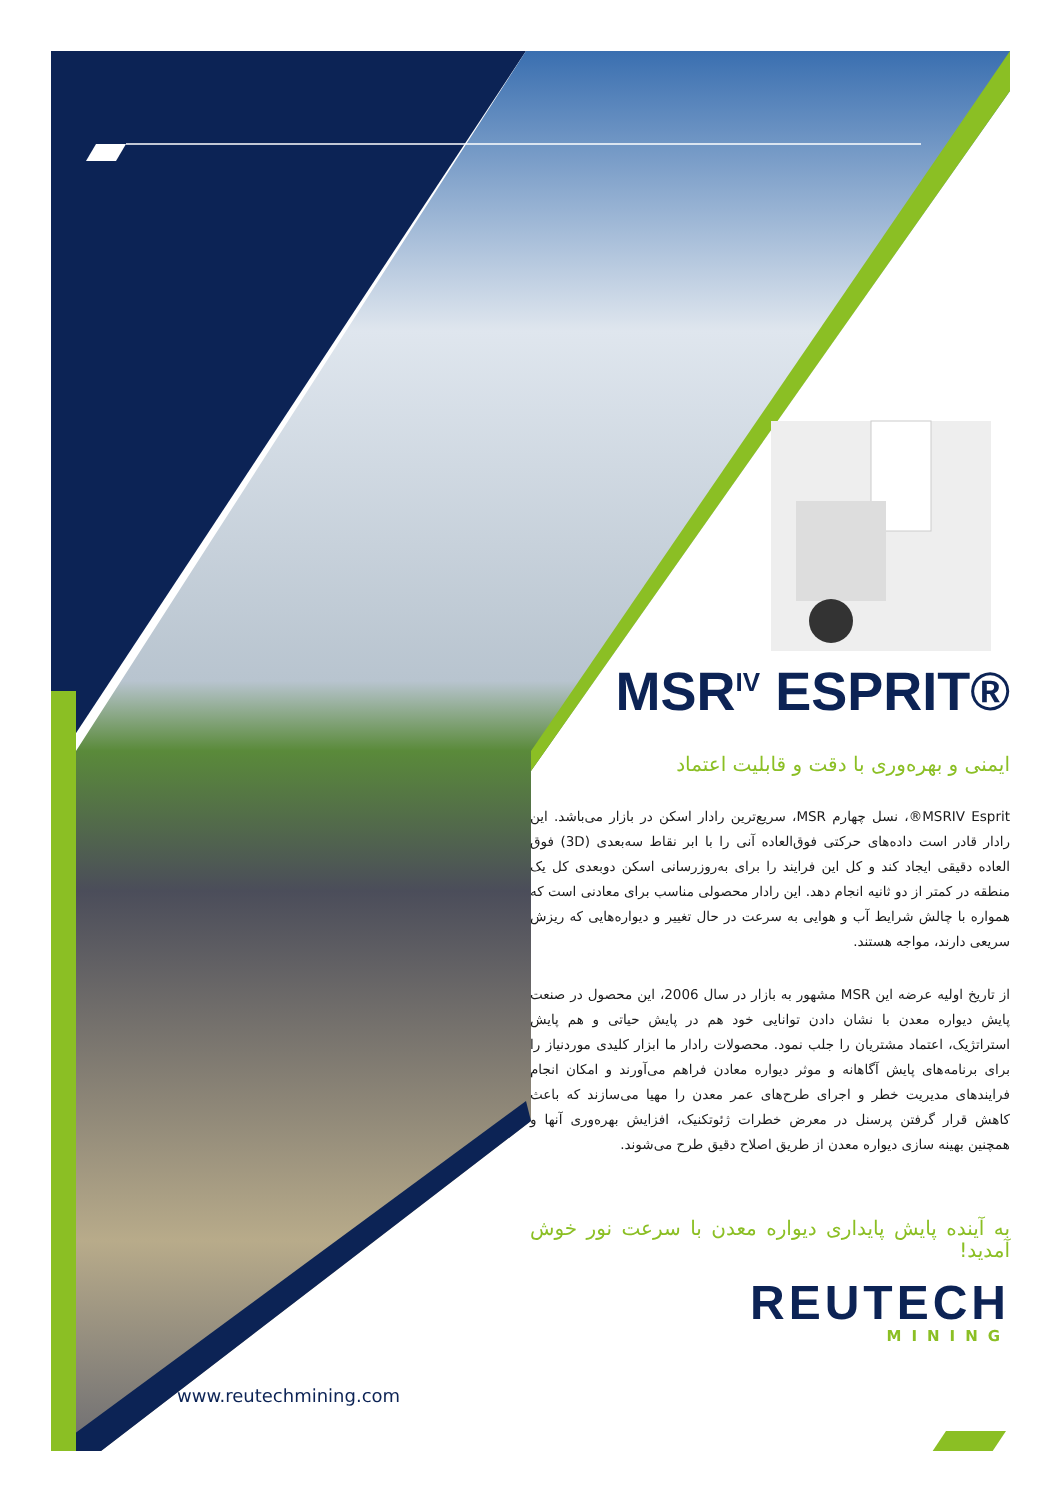MSR<sup>IV</sup> ESPRIT®
ایمنی و بهره‌وری با دقت و قابلیت اعتماد
MSRIV Esprit®، نسل چهارم MSR، سریع‌ترین رادار اسکن در بازار می‌باشد. این رادار قادر است داده‌های حرکتی فوق‌العاده آنی را با ابر نقاط سه‌بعدی (3D) فوق العاده دقیقی ایجاد کند و کل این فرایند را برای به‌روزرسانی اسکن دوبعدی کل یک منطقه در کمتر از دو ثانیه انجام دهد. این رادار محصولی مناسب برای معادنی است که همواره با چالش شرایط آب و هوایی به سرعت در حال تغییر و دیواره‌هایی که ریزش سریعی دارند، مواجه هستند.
از تاریخ اولیه عرضه این MSR مشهور به بازار در سال 2006، این محصول در صنعت پایش دیواره معدن با نشان دادن توانایی خود هم در پایش حیاتی و هم پایش استراتژیک، اعتماد مشتریان را جلب نمود. محصولات رادار ما ابزار کلیدی موردنیاز را برای برنامه‌های پایش آگاهانه و موثر دیواره معادن فراهم می‌آورند و امکان انجام فرایندهای مدیریت خطر و اجرای طرح‌های عمر معدن را مهیا می‌سازند که باعث کاهش قرار گرفتن پرسنل در معرض خطرات ژئوتکنیک، افزایش بهره‌وری آنها و همچنین بهینه سازی دیواره معدن از طریق اصلاح دقیق طرح می‌شوند.
به آینده پایش پایداری دیواره معدن با سرعت نور خوش آمدید!
REUTECH
MINING
www.reutechmining.com